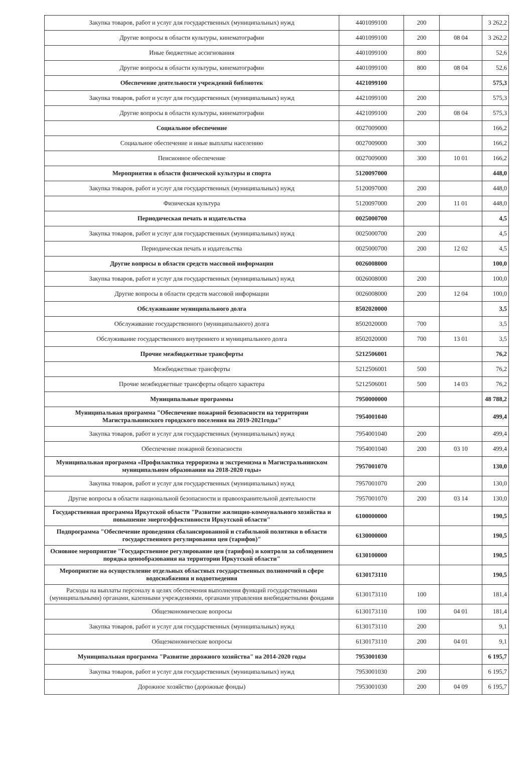| Закупка товаров, работ и услуг для государственных (муниципальных) нужд | 4401099100 | 200 | | 3 262,2 |
| Другие вопросы в области культуры, кинематографии | 4401099100 | 200 | 08 04 | 3 262,2 |
| Иные бюджетные ассигнования | 4401099100 | 800 | | 52,6 |
| Другие вопросы в области культуры, кинематографии | 4401099100 | 800 | 08 04 | 52,6 |
| Обеспечение деятельности учреждений библиотек | 4421099100 | | | 575,3 |
| Закупка товаров, работ и услуг для государственных (муниципальных) нужд | 4421099100 | 200 | | 575,3 |
| Другие вопросы в области культуры, кинематографии | 4421099100 | 200 | 08 04 | 575,3 |
| Социальное обеспечение | 0027009000 | | | 166,2 |
| Социальное обеспечение и иные выплаты населению | 0027009000 | 300 | | 166,2 |
| Пенсионное обеспечение | 0027009000 | 300 | 10 01 | 166,2 |
| Мероприятия в области физической культуры и спорта | 5120097000 | | | 448,0 |
| Закупка товаров, работ и услуг для государственных (муниципальных) нужд | 5120097000 | 200 | | 448,0 |
| Физическая культура | 5120097000 | 200 | 11 01 | 448,0 |
| Периодическая печать и издательства | 0025000700 | | | 4,5 |
| Закупка товаров, работ и услуг для государственных (муниципальных) нужд | 0025000700 | 200 | | 4,5 |
| Периодическая печать и издательства | 0025000700 | 200 | 12 02 | 4,5 |
| Другие вопросы в области средств массовой информации | 0026008000 | | | 100,0 |
| Закупка товаров, работ и услуг для государственных (муниципальных) нужд | 0026008000 | 200 | | 100,0 |
| Другие вопросы в области средств массовой информации | 0026008000 | 200 | 12 04 | 100,0 |
| Обслуживание муниципального долга | 8502020000 | | | 3,5 |
| Обслуживание государственного (муниципального) долга | 8502020000 | 700 | | 3,5 |
| Обслуживание государственного внутреннего и муниципального долга | 8502020000 | 700 | 13 01 | 3,5 |
| Прочие межбюджетные трансферты | 5212506001 | | | 76,2 |
| Межбюджетные трансферты | 5212506001 | 500 | | 76,2 |
| Прочие межбюджетные трансферты общего характера | 5212506001 | 500 | 14 03 | 76,2 |
| Муниципальные программы | 7950000000 | | | 48 788,2 |
| Муниципальная программа "Обеспечение пожарной безопасности на территории Магистральнинского городского поселения на 2019-2021годы" | 7954001040 | | | 499,4 |
| Закупка товаров, работ и услуг для государственных (муниципальных) нужд | 7954001040 | 200 | | 499,4 |
| Обеспечение пожарной безопасности | 7954001040 | 200 | 03 10 | 499,4 |
| Муниципальная программа «Профилактика терроризма и экстремизма в Магистральнинском муниципальном образовании на 2018-2020 годы» | 7957001070 | | | 130,0 |
| Закупка товаров, работ и услуг для государственных (муниципальных) нужд | 7957001070 | 200 | | 130,0 |
| Другие вопросы в области национальной безопасности и правоохранительной деятельности | 7957001070 | 200 | 03 14 | 130,0 |
| Государственная программа Иркутской области "Развитие жилищно-коммунального хозяйства и повышение энергоэффективности Иркутской области" | 6100000000 | | | 190,5 |
| Подпрограмма "Обеспечение проведения сбалансированной и стабильной политики в области государственного регулирования цен (тарифов)" | 6130000000 | | | 190,5 |
| Основное мероприятие "Государственное регулирование цен (тарифов) и контроля за соблюдением порядка ценообразования на территории Иркутской области" | 6130100000 | | | 190,5 |
| Мероприятие на осуществление отдельных областных государственных полномочий в сфере водоснабжения и водоотведения | 6130173110 | | | 190,5 |
| Расходы на выплаты персоналу в целях обеспечения выполнения функций государственными (муниципальными) органами, казенными учреждениями, органами управления внебюджетными фондами | 6130173110 | 100 | | 181,4 |
| Общеэкономические вопросы | 6130173110 | 100 | 04 01 | 181,4 |
| Закупка товаров, работ и услуг для государственных (муниципальных) нужд | 6130173110 | 200 | | 9,1 |
| Общеэкономические вопросы | 6130173110 | 200 | 04 01 | 9,1 |
| Муниципальная программа "Развитие дорожного хозяйства" на 2014-2020 годы | 7953001030 | | | 6 195,7 |
| Закупка товаров, работ и услуг для государственных (муниципальных) нужд | 7953001030 | 200 | | 6 195,7 |
| Дорожное хозяйство (дорожные фонды) | 7953001030 | 200 | 04 09 | 6 195,7 |